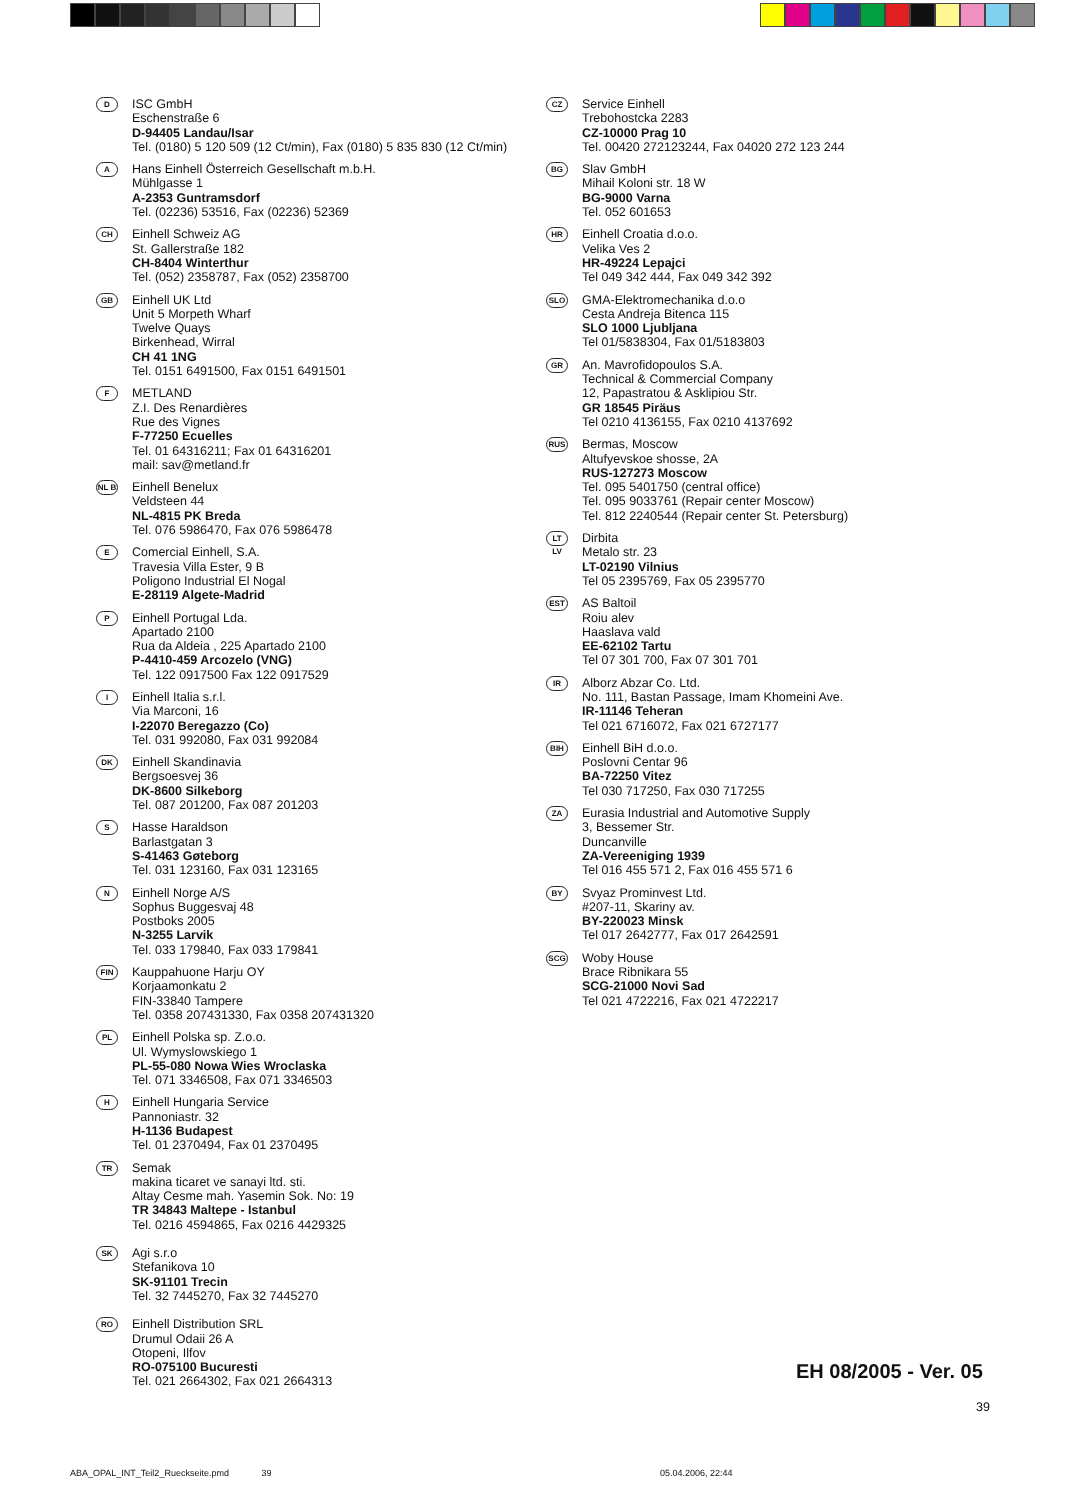D
ISC GmbH
Eschenstraße 6
D-94405 Landau/Isar
Tel. (0180) 5 120 509 (12 Ct/min), Fax (0180) 5 835 830 (12 Ct/min)
A
Hans Einhell Österreich Gesellschaft m.b.H.
Mühlgasse 1
A-2353 Guntramsdorf
Tel. (02236) 53516, Fax (02236) 52369
CH
Einhell Schweiz AG
St. Gallerstraße 182
CH-8404 Winterthur
Tel. (052) 2358787, Fax (052) 2358700
GB
Einhell UK Ltd
Unit 5 Morpeth Wharf
Twelve Quays
Birkenhead, Wirral
CH 41 1NG
Tel. 0151 6491500, Fax 0151 6491501
F
METLAND
Z.I. Des Renardières
Rue des Vignes
F-77250 Ecuelles
Tel. 01 64316211; Fax 01 64316201
mail: sav@metland.fr
NL B
Einhell Benelux
Veldsteen 44
NL-4815 PK Breda
Tel. 076 5986470, Fax 076 5986478
E
Comercial Einhell, S.A.
Travesia Villa Ester, 9 B
Poligono Industrial El Nogal
E-28119 Algete-Madrid
P
Einhell Portugal Lda.
Apartado 2100
Rua da Aldeia , 225 Apartado 2100
P-4410-459 Arcozelo (VNG)
Tel. 122 0917500 Fax 122 0917529
I
Einhell Italia s.r.l.
Via Marconi, 16
I-22070 Beregazzo (Co)
Tel. 031 992080, Fax 031 992084
DK
Einhell Skandinavia
Bergsoesvej 36
DK-8600 Silkeborg
Tel. 087 201200, Fax 087 201203
S
Hasse Haraldson
Barlastgatan 3
S-41463 Gøteborg
Tel. 031 123160, Fax 031 123165
N
Einhell Norge A/S
Sophus Buggesvaj 48
Postboks 2005
N-3255 Larvik
Tel. 033 179840, Fax 033 179841
FIN
Kauppahuone Harju OY
Korjaamonkatu 2
FIN-33840 Tampere
Tel. 0358 207431330, Fax 0358 207431320
PL
Einhell Polska sp. Z.o.o.
Ul. Wymyslowskiego 1
PL-55-080 Nowa Wies Wroclaska
Tel. 071 3346508, Fax 071 3346503
H
Einhell Hungaria Service
Pannoniastr. 32
H-1136 Budapest
Tel. 01 2370494, Fax 01 2370495
TR
Semak
makina ticaret ve sanayi ltd. sti.
Altay Cesme mah. Yasemin Sok. No: 19
TR 34843 Maltepe - Istanbul
Tel. 0216 4594865, Fax 0216 4429325
SK
Agi s.r.o
Stefanikova 10
SK-91101 Trecin
Tel. 32 7445270, Fax 32 7445270
RO
Einhell Distribution SRL
Drumul Odaii 26 A
Otopeni, Ilfov
RO-075100 Bucuresti
Tel. 021 2664302, Fax 021 2664313
CZ
Service Einhell
Trebohostcka 2283
CZ-10000 Prag 10
Tel. 00420 272123244, Fax 04020 272 123 244
BG
Slav GmbH
Mihail Koloni str. 18 W
BG-9000 Varna
Tel. 052 601653
HR
Einhell Croatia d.o.o.
Velika Ves 2
HR-49224 Lepajci
Tel 049 342 444, Fax 049 342 392
SLO
GMA-Elektromechanika d.o.o
Cesta Andreja Bitenca 115
SLO 1000 Ljubljana
Tel 01/5838304, Fax 01/5183803
GR
An. Mavrofidopoulos S.A.
Technical & Commercial Company
12, Papastratou & Asklipiou Str.
GR 18545 Piräus
Tel 0210 4136155, Fax 0210 4137692
RUS
Bermas, Moscow
Altufyevskoe shosse, 2A
RUS-127273 Moscow
Tel. 095 5401750 (central office)
Tel. 095 9033761 (Repair center Moscow)
Tel. 812 2240544 (Repair center St. Petersburg)
LT LV
Dirbita
Metalo str. 23
LT-02190 Vilnius
Tel 05 2395769, Fax 05 2395770
EST
AS Baltoil
Roiu alev
Haaslava vald
EE-62102 Tartu
Tel 07 301 700, Fax 07 301 701
IR
Alborz Abzar Co. Ltd.
No. 111, Bastan Passage, Imam Khomeini Ave.
IR-11146 Teheran
Tel 021 6716072, Fax 021 6727177
BIH
Einhell BiH d.o.o.
Poslovni Centar 96
BA-72250 Vitez
Tel 030 717250, Fax 030 717255
ZA
Eurasia Industrial and Automotive Supply
3, Bessemer Str.
Duncanville
ZA-Vereeniging 1939
Tel 016 455 571 2, Fax 016 455 571 6
BY
Svyaz Prominvest Ltd.
#207-11, Skariny av.
BY-220023 Minsk
Tel 017 2642777, Fax 017 2642591
SCG
Woby House
Brace Ribnikara 55
SCG-21000 Novi Sad
Tel 021 4722216, Fax 021 4722217
EH 08/2005 - Ver. 05
39
ABA_OPAL_INT_Teil2_Rueckseite.pmd 39
05.04.2006, 22:44